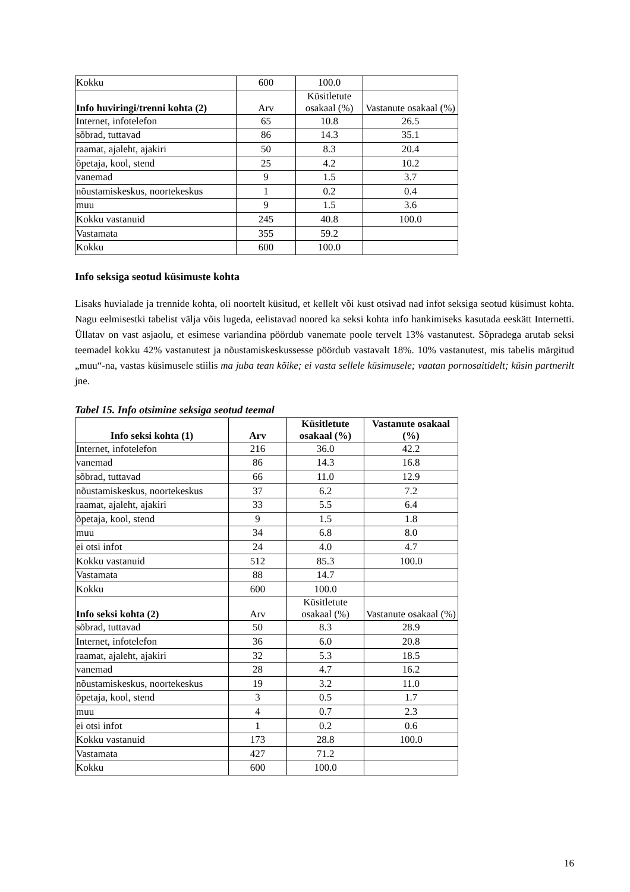| Kokku | 600 | 100.0 | |
| Info huviringi/trenni kohta (2) | Arv | Küsitletute osakaal (%) | Vastanute osakaal (%) |
| Internet, infotelefon | 65 | 10.8 | 26.5 |
| sõbrad, tuttavad | 86 | 14.3 | 35.1 |
| raamat, ajaleht, ajakiri | 50 | 8.3 | 20.4 |
| õpetaja, kool, stend | 25 | 4.2 | 10.2 |
| vanemad | 9 | 1.5 | 3.7 |
| nõustamiskeskus, noortekeskus | 1 | 0.2 | 0.4 |
| muu | 9 | 1.5 | 3.6 |
| Kokku vastanuid | 245 | 40.8 | 100.0 |
| Vastamata | 355 | 59.2 | |
| Kokku | 600 | 100.0 | |
Info seksiga seotud küsimuste kohta
Lisaks huvialade ja trennide kohta, oli noortelt küsitud, et kellelt või kust otsivad nad infot seksiga seotud küsimust kohta. Nagu eelmisestki tabelist välja võis lugeda, eelistavad noored ka seksi kohta info hankimiseks kasutada eeskätt Internetti. Üllatav on vast asjaolu, et esimese variandina pöördub vanemate poole tervelt 13% vastanutest. Sõpradega arutab seksi teemadel kokku 42% vastanutest ja nõustamiskeskussesse pöördub vastavalt 18%. 10% vastanutest, mis tabelis märgitud „muu“-na, vastas küsimusele stiilis ma juba tean kõike; ei vasta sellele küsimusele; vaatan pornosaitidelt; küsin partnerilt jne.
Tabel 15. Info otsimine seksiga seotud teemal
| Info seksi kohta (1) | Arv | Küsitletute osakaal (%) | Vastanute osakaal (%) |
| --- | --- | --- | --- |
| Internet, infotelefon | 216 | 36.0 | 42.2 |
| vanemad | 86 | 14.3 | 16.8 |
| sõbrad, tuttavad | 66 | 11.0 | 12.9 |
| nõustamiskeskus, noortekeskus | 37 | 6.2 | 7.2 |
| raamat, ajaleht, ajakiri | 33 | 5.5 | 6.4 |
| õpetaja, kool, stend | 9 | 1.5 | 1.8 |
| muu | 34 | 6.8 | 8.0 |
| ei otsi infot | 24 | 4.0 | 4.7 |
| Kokku vastanuid | 512 | 85.3 | 100.0 |
| Vastamata | 88 | 14.7 | |
| Kokku | 600 | 100.0 | |
| Info seksi kohta (2) | Arv | Küsitletute osakaal (%) | Vastanute osakaal (%) |
| sõbrad, tuttavad | 50 | 8.3 | 28.9 |
| Internet, infotelefon | 36 | 6.0 | 20.8 |
| raamat, ajaleht, ajakiri | 32 | 5.3 | 18.5 |
| vanemad | 28 | 4.7 | 16.2 |
| nõustamiskeskus, noortekeskus | 19 | 3.2 | 11.0 |
| õpetaja, kool, stend | 3 | 0.5 | 1.7 |
| muu | 4 | 0.7 | 2.3 |
| ei otsi infot | 1 | 0.2 | 0.6 |
| Kokku vastanuid | 173 | 28.8 | 100.0 |
| Vastamata | 427 | 71.2 | |
| Kokku | 600 | 100.0 | |
16